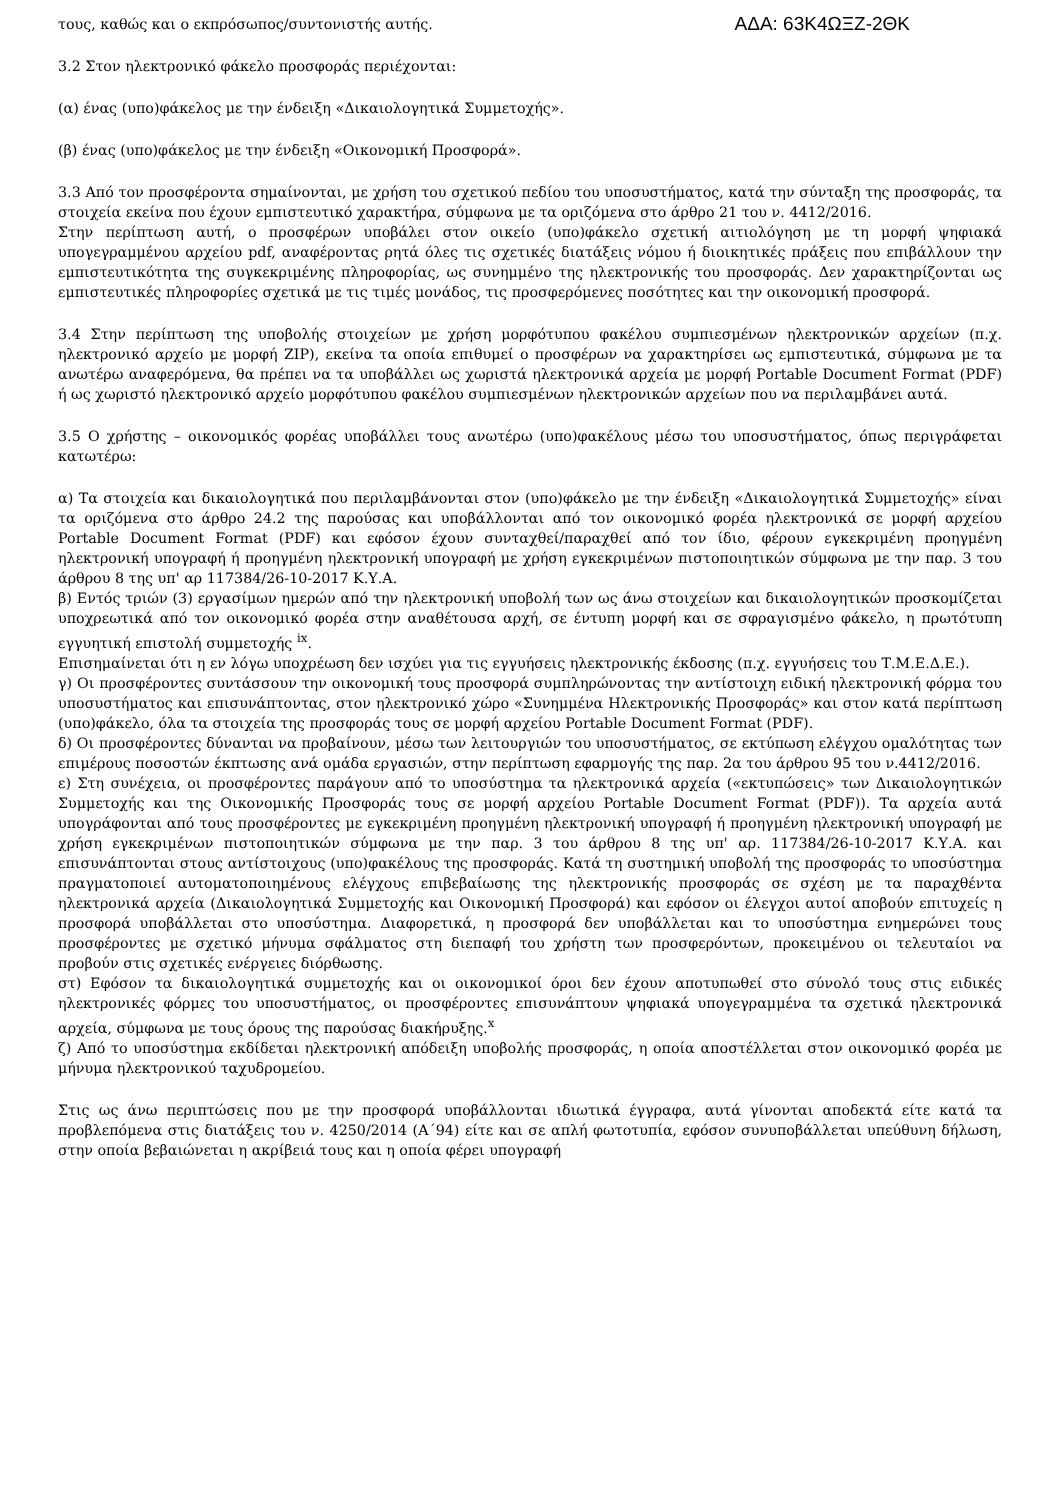τους, καθώς και ο εκπρόσωπος/συντονιστής αυτής.
ΑΔΑ: 63Κ4ΩΞΖ-2ΘΚ
3.2 Στον ηλεκτρονικό φάκελο προσφοράς περιέχονται:
(α) ένας (υπο)φάκελος με την ένδειξη «Δικαιολογητικά Συμμετοχής».
(β) ένας (υπο)φάκελος με την ένδειξη «Οικονομική Προσφορά».
3.3 Από τον προσφέροντα σημαίνονται, με χρήση του σχετικού πεδίου του υποσυστήματος, κατά την σύνταξη της προσφοράς, τα στοιχεία εκείνα που έχουν εμπιστευτικό χαρακτήρα, σύμφωνα με τα οριζόμενα στο άρθρο 21 του ν. 4412/2016.
Στην περίπτωση αυτή, ο προσφέρων υποβάλει στον οικείο (υπο)φάκελο σχετική αιτιολόγηση με τη μορφή ψηφιακά υπογεγραμμένου αρχείου pdf, αναφέροντας ρητά όλες τις σχετικές διατάξεις νόμου ή διοικητικές πράξεις που επιβάλλουν την εμπιστευτικότητα της συγκεκριμένης πληροφορίας, ως συνημμένο της ηλεκτρονικής του προσφοράς. Δεν χαρακτηρίζονται ως εμπιστευτικές πληροφορίες σχετικά με τις τιμές μονάδος, τις προσφερόμενες ποσότητες και την οικονομική προσφορά.
3.4 Στην περίπτωση της υποβολής στοιχείων με χρήση μορφότυπου φακέλου συμπιεσμένων ηλεκτρονικών αρχείων (π.χ. ηλεκτρονικό αρχείο με μορφή ZIP), εκείνα τα οποία επιθυμεί ο προσφέρων να χαρακτηρίσει ως εμπιστευτικά, σύμφωνα με τα ανωτέρω αναφερόμενα, θα πρέπει να τα υποβάλλει ως χωριστά ηλεκτρονικά αρχεία με μορφή Portable Document Format (PDF) ή ως χωριστό ηλεκτρονικό αρχείο μορφότυπου φακέλου συμπιεσμένων ηλεκτρονικών αρχείων που να περιλαμβάνει αυτά.
3.5 Ο χρήστης – οικονομικός φορέας υποβάλλει τους ανωτέρω (υπο)φακέλους μέσω του υποσυστήματος, όπως περιγράφεται κατωτέρω:
α) Τα στοιχεία και δικαιολογητικά που περιλαμβάνονται στον (υπο)φάκελο με την ένδειξη «Δικαιολογητικά Συμμετοχής» είναι τα οριζόμενα στο άρθρο 24.2 της παρούσας και υποβάλλονται από τον οικονομικό φορέα ηλεκτρονικά σε μορφή αρχείου Portable Document Format (PDF) και εφόσον έχουν συνταχθεί/παραχθεί από τον ίδιο, φέρουν εγκεκριμένη προηγμένη ηλεκτρονική υπογραφή ή προηγμένη ηλεκτρονική υπογραφή με χρήση εγκεκριμένων πιστοποιητικών σύμφωνα με την παρ. 3 του άρθρου 8 της υπ' αρ 117384/26-10-2017 Κ.Υ.Α.
β) Εντός τριών (3) εργασίμων ημερών από την ηλεκτρονική υποβολή των ως άνω στοιχείων και δικαιολογητικών προσκομίζεται υποχρεωτικά από τον οικονομικό φορέα στην αναθέτουσα αρχή, σε έντυπη μορφή και σε σφραγισμένο φάκελο, η πρωτότυπη εγγυητική επιστολή συμμετοχής <sup>ix</sup>.
Επισημαίνεται ότι η εν λόγω υποχρέωση δεν ισχύει για τις εγγυήσεις ηλεκτρονικής έκδοσης (π.χ. εγγυήσεις του Τ.Μ.Ε.Δ.Ε.).
γ) Οι προσφέροντες συντάσσουν την οικονομική τους προσφορά συμπληρώνοντας την αντίστοιχη ειδική ηλεκτρονική φόρμα του υποσυστήματος και επισυνάπτοντας, στον ηλεκτρονικό χώρο «Συνημμένα Ηλεκτρονικής Προσφοράς» και στον κατά περίπτωση (υπο)φάκελο, όλα τα στοιχεία της προσφοράς τους σε μορφή αρχείου Portable Document Format (PDF).
δ) Οι προσφέροντες δύνανται να προβαίνουν, μέσω των λειτουργιών του υποσυστήματος, σε εκτύπωση ελέγχου ομαλότητας των επιμέρους ποσοστών έκπτωσης ανά ομάδα εργασιών, στην περίπτωση εφαρμογής της παρ. 2α του άρθρου 95 του ν.4412/2016.
ε) Στη συνέχεια, οι προσφέροντες παράγουν από το υποσύστημα τα ηλεκτρονικά αρχεία («εκτυπώσεις» των Δικαιολογητικών Συμμετοχής και της Οικονομικής Προσφοράς τους σε μορφή αρχείου Portable Document Format (PDF)). Τα αρχεία αυτά υπογράφονται από τους προσφέροντες με εγκεκριμένη προηγμένη ηλεκτρονική υπογραφή ή προηγμένη ηλεκτρονική υπογραφή με χρήση εγκεκριμένων πιστοποιητικών σύμφωνα με την παρ. 3 του άρθρου 8 της υπ' αρ. 117384/26-10-2017 Κ.Υ.Α. και επισυνάπτονται στους αντίστοιχους (υπο)φακέλους της προσφοράς. Κατά τη συστημική υποβολή της προσφοράς το υποσύστημα πραγματοποιεί αυτοματοποιημένους ελέγχους επιβεβαίωσης της ηλεκτρονικής προσφοράς σε σχέση με τα παραχθέντα ηλεκτρονικά αρχεία (Δικαιολογητικά Συμμετοχής και Οικονομική Προσφορά) και εφόσον οι έλεγχοι αυτοί αποβούν επιτυχείς η προσφορά υποβάλλεται στο υποσύστημα. Διαφορετικά, η προσφορά δεν υποβάλλεται και το υποσύστημα ενημερώνει τους προσφέροντες με σχετικό μήνυμα σφάλματος στη διεπαφή του χρήστη των προσφερόντων, προκειμένου οι τελευταίοι να προβούν στις σχετικές ενέργειες διόρθωσης.
στ) Εφόσον τα δικαιολογητικά συμμετοχής και οι οικονομικοί όροι δεν έχουν αποτυπωθεί στο σύνολό τους στις ειδικές ηλεκτρονικές φόρμες του υποσυστήματος, οι προσφέροντες επισυνάπτουν ψηφιακά υπογεγραμμένα τα σχετικά ηλεκτρονικά αρχεία, σύμφωνα με τους όρους της παρούσας διακήρυξης.<sup>x</sup>
ζ) Από το υποσύστημα εκδίδεται ηλεκτρονική απόδειξη υποβολής προσφοράς, η οποία αποστέλλεται στον οικονομικό φορέα με μήνυμα ηλεκτρονικού ταχυδρομείου.
Στις ως άνω περιπτώσεις που με την προσφορά υποβάλλονται ιδιωτικά έγγραφα, αυτά γίνονται αποδεκτά είτε κατά τα προβλεπόμενα στις διατάξεις του ν. 4250/2014 (Α΄94) είτε και σε απλή φωτοτυπία, εφόσον συνυποβάλλεται υπεύθυνη δήλωση, στην οποία βεβαιώνεται η ακρίβειά τους και η οποία φέρει υπογραφή